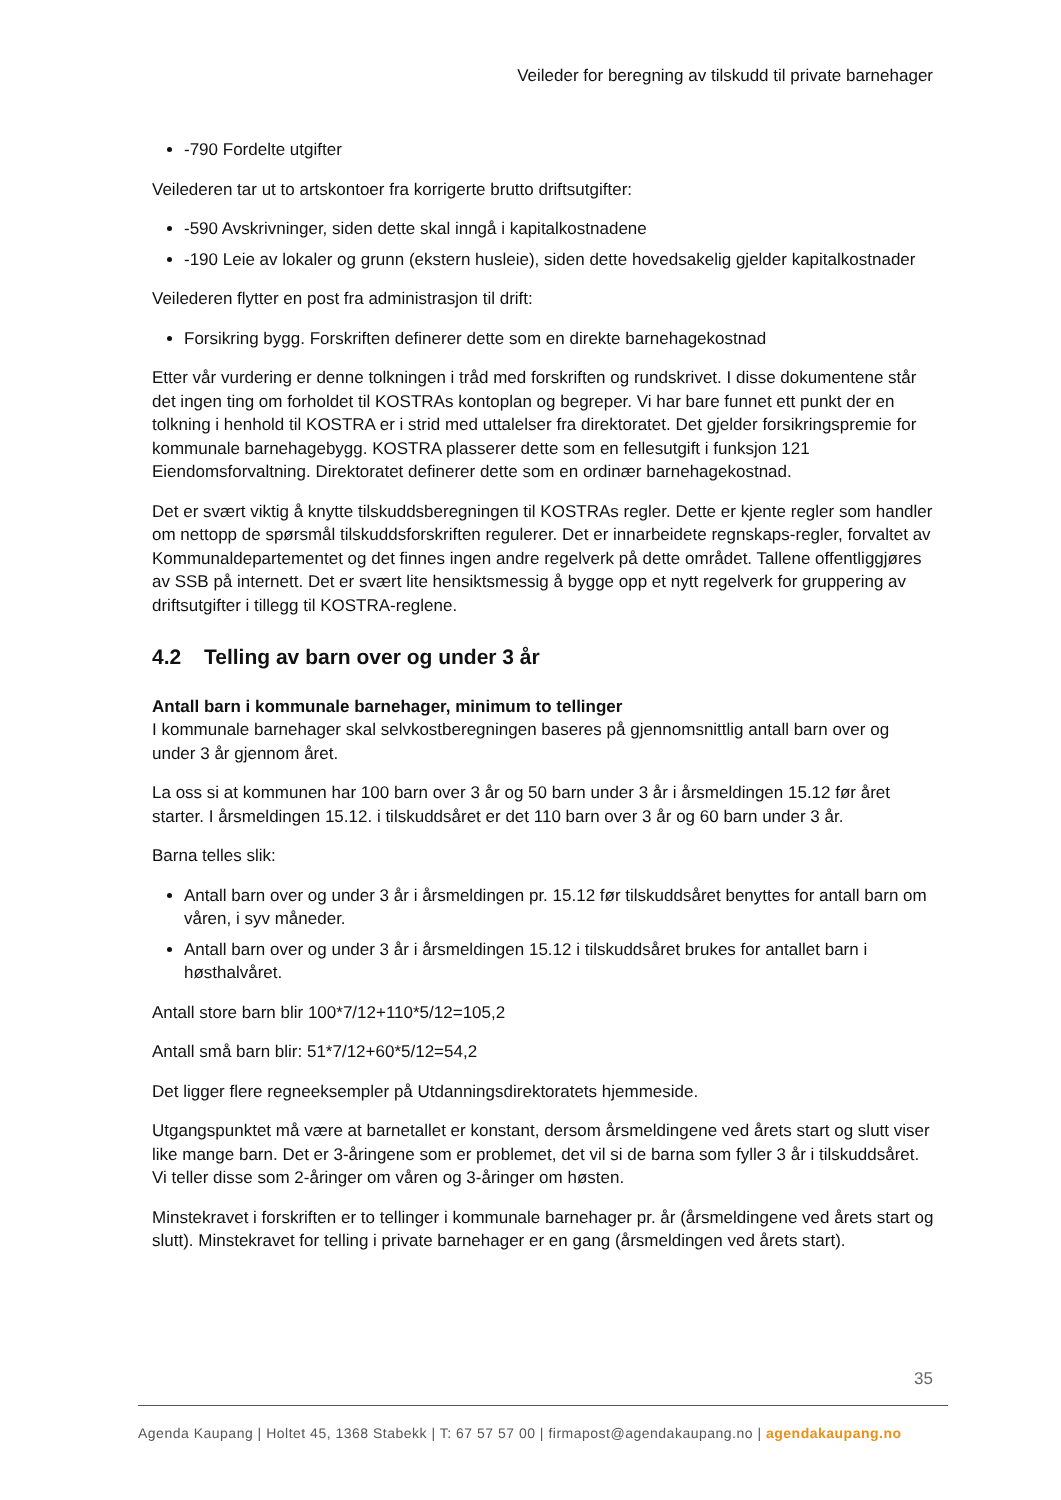Veileder for beregning av tilskudd til private barnehager
-790 Fordelte utgifter
Veilederen tar ut to artskontoer fra korrigerte brutto driftsutgifter:
-590 Avskrivninger, siden dette skal inngå i kapitalkostnadene
-190 Leie av lokaler og grunn (ekstern husleie), siden dette hovedsakelig gjelder kapitalkostnader
Veilederen flytter en post fra administrasjon til drift:
Forsikring bygg. Forskriften definerer dette som en direkte barnehagekostnad
Etter vår vurdering er denne tolkningen i tråd med forskriften og rundskrivet. I disse dokumentene står det ingen ting om forholdet til KOSTRAs kontoplan og begreper. Vi har bare funnet ett punkt der en tolkning i henhold til KOSTRA er i strid med uttalelser fra direktoratet. Det gjelder forsikringspremie for kommunale barnehagebygg. KOSTRA plasserer dette som en fellesutgift i funksjon 121 Eiendomsforvaltning. Direktoratet definerer dette som en ordinær barnehagekostnad.
Det er svært viktig å knytte tilskuddsberegningen til KOSTRAs regler. Dette er kjente regler som handler om nettopp de spørsmål tilskuddsforskriften regulerer. Det er innarbeidete regnskaps-regler, forvaltet av Kommunaldepartementet og det finnes ingen andre regelverk på dette området. Tallene offentliggjøres av SSB på internett. Det er svært lite hensiktsmessig å bygge opp et nytt regelverk for gruppering av driftsutgifter i tillegg til KOSTRA-reglene.
4.2 Telling av barn over og under 3 år
Antall barn i kommunale barnehager, minimum to tellinger
I kommunale barnehager skal selvkostberegningen baseres på gjennomsnittlig antall barn over og under 3 år gjennom året.
La oss si at kommunen har 100 barn over 3 år og 50 barn under 3 år i årsmeldingen 15.12 før året starter. I årsmeldingen 15.12. i tilskuddsåret er det 110 barn over 3 år og 60 barn under 3 år.
Barna telles slik:
Antall barn over og under 3 år i årsmeldingen pr. 15.12 før tilskuddsåret benyttes for antall barn om våren, i syv måneder.
Antall barn over og under 3 år i årsmeldingen 15.12 i tilskuddsåret brukes for antallet barn i høsthalvåret.
Antall store barn blir 100*7/12+110*5/12=105,2
Antall små barn blir: 51*7/12+60*5/12=54,2
Det ligger flere regneeksempler på Utdanningsdirektoratets hjemmeside.
Utgangspunktet må være at barnetallet er konstant, dersom årsmeldingene ved årets start og slutt viser like mange barn. Det er 3-åringene som er problemet, det vil si de barna som fyller 3 år i tilskuddsåret. Vi teller disse som 2-åringer om våren og 3-åringer om høsten.
Minstekravet i forskriften er to tellinger i kommunale barnehager pr. år (årsmeldingene ved årets start og slutt). Minstekravet for telling i private barnehager er en gang (årsmeldingen ved årets start).
35
Agenda Kaupang | Holtet 45, 1368 Stabekk | T: 67 57 57 00 | firmapost@agendakaupang.no | agendakaupang.no